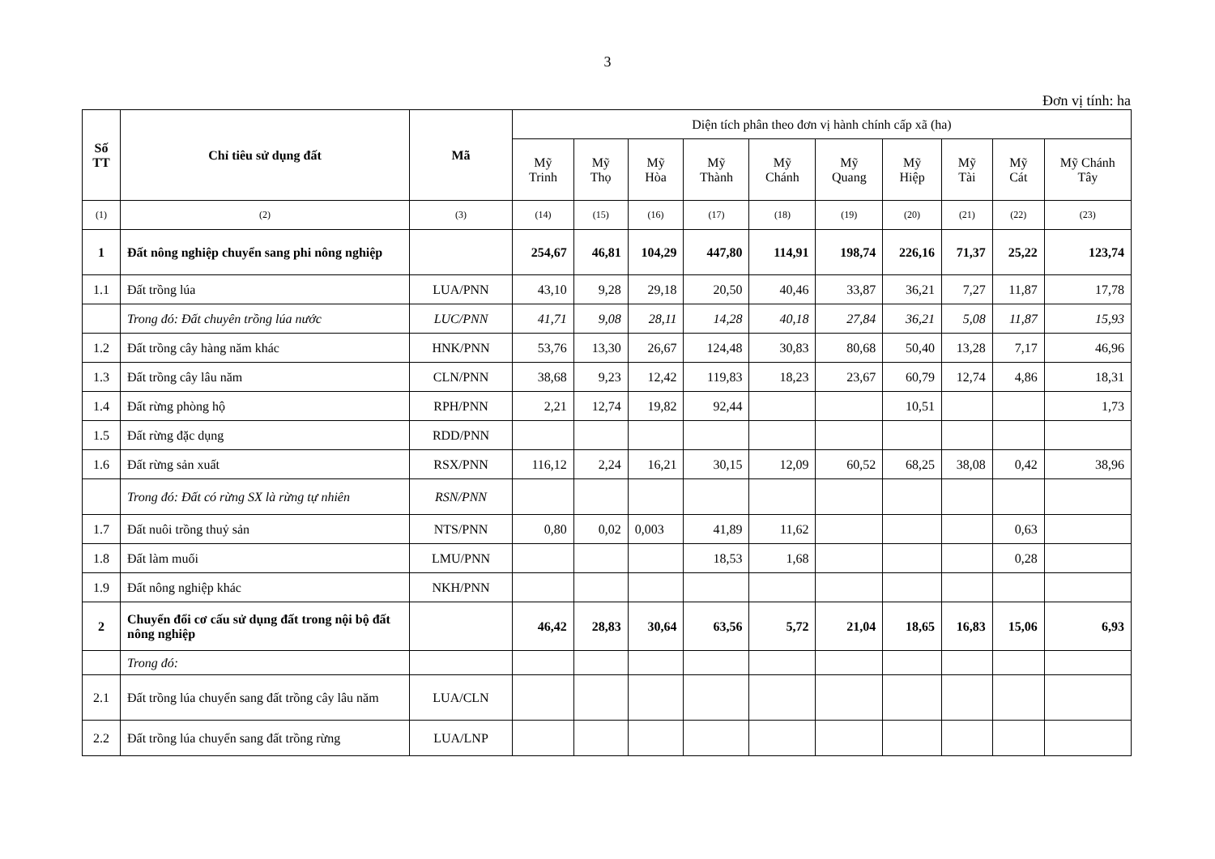3
Đơn vị tính: ha
| Số TT | Chỉ tiêu sử dụng đất | Mã | Diện tích phân theo đơn vị hành chính cấp xã (ha) | | | | | | | | | |
| --- | --- | --- | --- | --- | --- | --- | --- | --- | --- | --- | --- | --- |
| | | | Mỹ Trinh | Mỹ Thọ | Mỹ Hòa | Mỹ Thành | Mỹ Chánh | Mỹ Quang | Mỹ Hiệp | Mỹ Tài | Mỹ Cát | Mỹ Chánh Tây |
| (1) | (2) | (3) | (14) | (15) | (16) | (17) | (18) | (19) | (20) | (21) | (22) | (23) |
| 1 | Đất nông nghiệp chuyển sang phi nông nghiệp | | 254,67 | 46,81 | 104,29 | 447,80 | 114,91 | 198,74 | 226,16 | 71,37 | 25,22 | 123,74 |
| 1.1 | Đất trồng lúa | LUA/PNN | 43,10 | 9,28 | 29,18 | 20,50 | 40,46 | 33,87 | 36,21 | 7,27 | 11,87 | 17,78 |
| | Trong đó: Đất chuyên trồng lúa nước | LUC/PNN | 41,71 | 9,08 | 28,11 | 14,28 | 40,18 | 27,84 | 36,21 | 5,08 | 11,87 | 15,93 |
| 1.2 | Đất trồng cây hàng năm khác | HNK/PNN | 53,76 | 13,30 | 26,67 | 124,48 | 30,83 | 80,68 | 50,40 | 13,28 | 7,17 | 46,96 |
| 1.3 | Đất trồng cây lâu năm | CLN/PNN | 38,68 | 9,23 | 12,42 | 119,83 | 18,23 | 23,67 | 60,79 | 12,74 | 4,86 | 18,31 |
| 1.4 | Đất rừng phòng hộ | RPH/PNN | 2,21 | 12,74 | 19,82 | 92,44 | | | 10,51 | | | 1,73 |
| 1.5 | Đất rừng đặc dụng | RDD/PNN | | | | | | | | | | |
| 1.6 | Đất rừng sản xuất | RSX/PNN | 116,12 | 2,24 | 16,21 | 30,15 | 12,09 | 60,52 | 68,25 | 38,08 | 0,42 | 38,96 |
| | Trong đó: Đất có rừng SX là rừng tự nhiên | RSN/PNN | | | | | | | | | | |
| 1.7 | Đất nuôi trồng thuỷ sản | NTS/PNN | 0,80 | 0,02 | 0,003 | 41,89 | 11,62 | | | | 0,63 | |
| 1.8 | Đất làm muối | LMU/PNN | | | | 18,53 | 1,68 | | | | 0,28 | |
| 1.9 | Đất nông nghiệp khác | NKH/PNN | | | | | | | | | | |
| 2 | Chuyển đổi cơ cấu sử dụng đất trong nội bộ đất nông nghiệp | | 46,42 | 28,83 | 30,64 | 63,56 | 5,72 | 21,04 | 18,65 | 16,83 | 15,06 | 6,93 |
| | Trong đó: | | | | | | | | | | | |
| 2.1 | Đất trồng lúa chuyển sang đất trồng cây lâu năm | LUA/CLN | | | | | | | | | | |
| 2.2 | Đất trồng lúa chuyển sang đất trồng rừng | LUA/LNP | | | | | | | | | | |